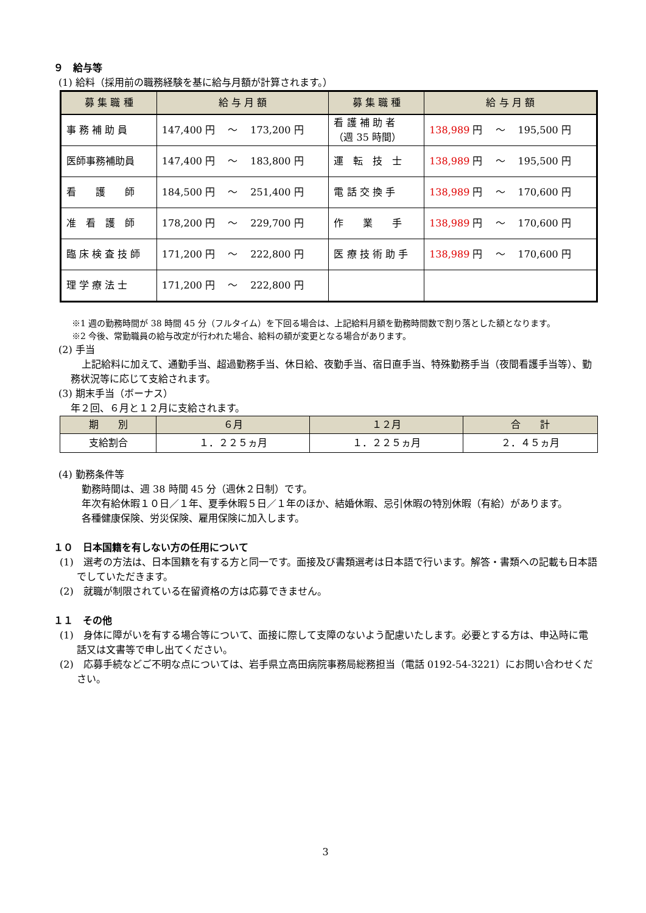９　給与等
(1) 給料（採用前の職務経験を基に給与月額が計算されます。）
| 募 集 職 種 | 給 与 月 額 | 募 集 職 種 | 給 与 月 額 |
| --- | --- | --- | --- |
| 事 務 補 助 員 | 147,400 円 ～ 173,200 円 | 看 護 補 助 者 （週 35 時間） | 138,989 円 ～ 195,500 円 |
| 医師事務補助員 | 147,400 円 ～ 183,800 円 | 運 転 技 士 | 138,989 円 ～ 195,500 円 |
| 看 護 師 | 184,500 円 ～ 251,400 円 | 電 話 交 換 手 | 138,989 円 ～ 170,600 円 |
| 准 看 護 師 | 178,200 円 ～ 229,700 円 | 作 業 手 | 138,989 円 ～ 170,600 円 |
| 臨 床 検 査 技 師 | 171,200 円 ～ 222,800 円 | 医 療 技 術 助 手 | 138,989 円 ～ 170,600 円 |
| 理 学 療 法 士 | 171,200 円 ～ 222,800 円 | | |
※1 週の勤務時間が 38 時間 45 分（フルタイム）を下回る場合は、上記給料月額を勤務時間数で割り落とした額となります。
※2 今後、常勤職員の給与改定が行われた場合、給料の額が変更となる場合があります。
(2) 手当
上記給料に加えて、通勤手当、超過勤務手当、休日給、夜勤手当、宿日直手当、特殊勤務手当（夜間看護手当等）、勤務状況等に応じて支給されます。
(3) 期末手当（ボーナス）
年２回、６月と１２月に支給されます。
| 期 別 | ６月 | １２月 | 合 計 |
| --- | --- | --- | --- |
| 支給割合 | １．２２５ヵ月 | １．２２５ヵ月 | ２．４５ヵ月 |
(4) 勤務条件等
勤務時間は、週 38 時間 45 分（週休２日制）です。
年次有給休暇１０日／１年、夏季休暇５日／１年のほか、結婚休暇、忌引休暇の特別休暇（有給）があります。
各種健康保険、労災保険、雇用保険に加入します。
１０　日本国籍を有しない方の任用について
(1)　選考の方法は、日本国籍を有する方と同一です。面接及び書類選考は日本語で行います。解答・書類への記載も日本語でしていただきます。
(2)　就職が制限されている在留資格の方は応募できません。
１１　その他
(1)　身体に障がいを有する場合等について、面接に際して支障のないよう配慮いたします。必要とする方は、申込時に電話又は文書等で申し出てください。
(2)　応募手続などご不明な点については、岩手県立高田病院事務局総務担当（電話 0192-54-3221）にお問い合わせください。
3